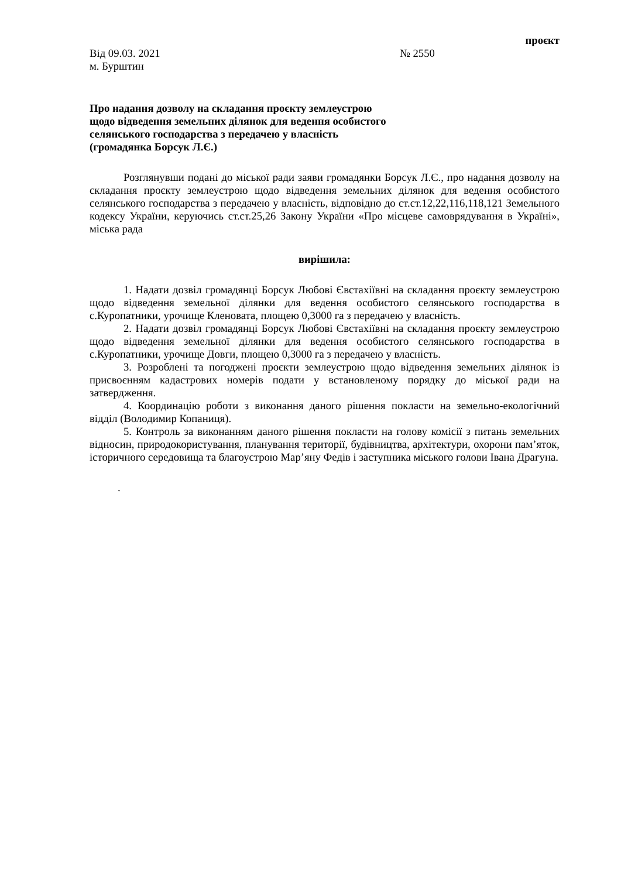проєкт
Від 09.03. 2021 № 2550
м. Бурштин
Про надання дозволу на складання проєкту землеустрою
щодо відведення земельних ділянок для ведення особистого
селянського господарства з передачею у власність
(громадянка Борсук Л.Є.)
Розглянувши подані до міської ради заяви громадянки Борсук Л.Є., про надання дозволу на складання проєкту землеустрою щодо відведення земельних ділянок для ведення особистого селянського господарства з передачею у власність, відповідно до ст.ст.12,22,116,118,121 Земельного кодексу України, керуючись ст.ст.25,26 Закону України «Про місцеве самоврядування в Україні», міська рада
вирішила:
1. Надати дозвіл громадянці Борсук Любові Євстахіївні на складання проєкту землеустрою щодо відведення земельної ділянки для ведення особистого селянського господарства в с.Куропатники, урочище Кленовата, площею 0,3000 га з передачею у власність.
2. Надати дозвіл громадянці Борсук Любові Євстахіївні на складання проєкту землеустрою щодо відведення земельної ділянки для ведення особистого селянського господарства в с.Куропатники, урочище Довги, площею 0,3000 га з передачею у власність.
3. Розроблені та погоджені проєкти землеустрою щодо відведення земельних ділянок із присвоєнням кадастрових номерів подати у встановленому порядку до міської ради на затвердження.
4. Координацію роботи з виконання даного рішення покласти на земельно-екологічний відділ (Володимир Копаниця).
5. Контроль за виконанням даного рішення покласти на голову комісії з питань земельних відносин, природокористування, планування території, будівництва, архітектури, охорони пам’яток, історичного середовища та благоустрою Мар’яну Федів і заступника міського голови Івана Драгуна.
.